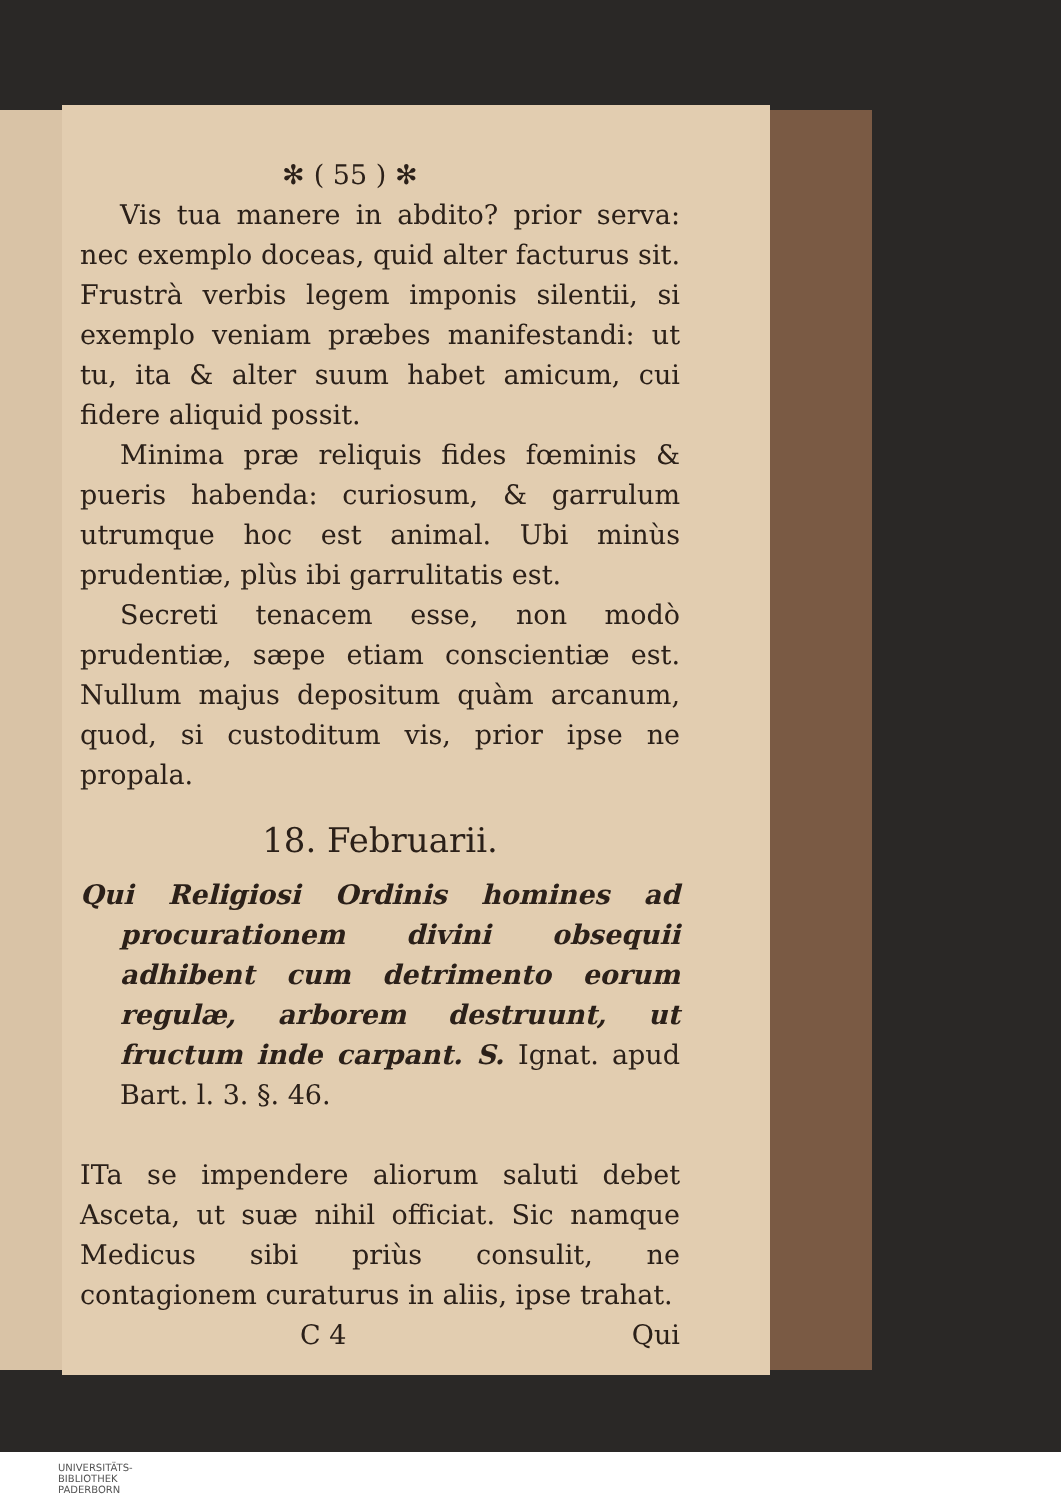✻ ( 55 ) ✻
Vis tua manere in abdito? prior serva: nec exemplo doceas, quid alter facturus sit. Frustrà verbis legem imponis silentii, si exemplo veniam præbes manifestandi: ut tu, ita & alter suum habet amicum, cui fidere aliquid possit.
Minima præ reliquis fides fœminis & pueris habenda: curiosum, & garrulum utrumque hoc est animal. Ubi minùs prudentiæ, plùs ibi garrulitatis est.
Secreti tenacem esse, non modò prudentiæ, sæpe etiam conscientiæ est. Nullum majus depositum quàm arcanum, quod, si custoditum vis, prior ipse ne propala.
18. Februarii.
Qui Religiosi Ordinis homines ad procurationem divini obsequii adhibent cum detrimento eorum regulæ, arborem destruunt, ut fructum inde carpant. S. Ignat. apud Bart. l. 3. §. 46.
ITa se impendere aliorum saluti debet Asceta, ut suæ nihil officiat. Sic namque Medicus sibi priùs consulit, ne contagionem curaturus in aliis, ipse trahat.
C 4 Qui
UNIVERSITÄTS-
BIBLIOTHEK
PADERBORN